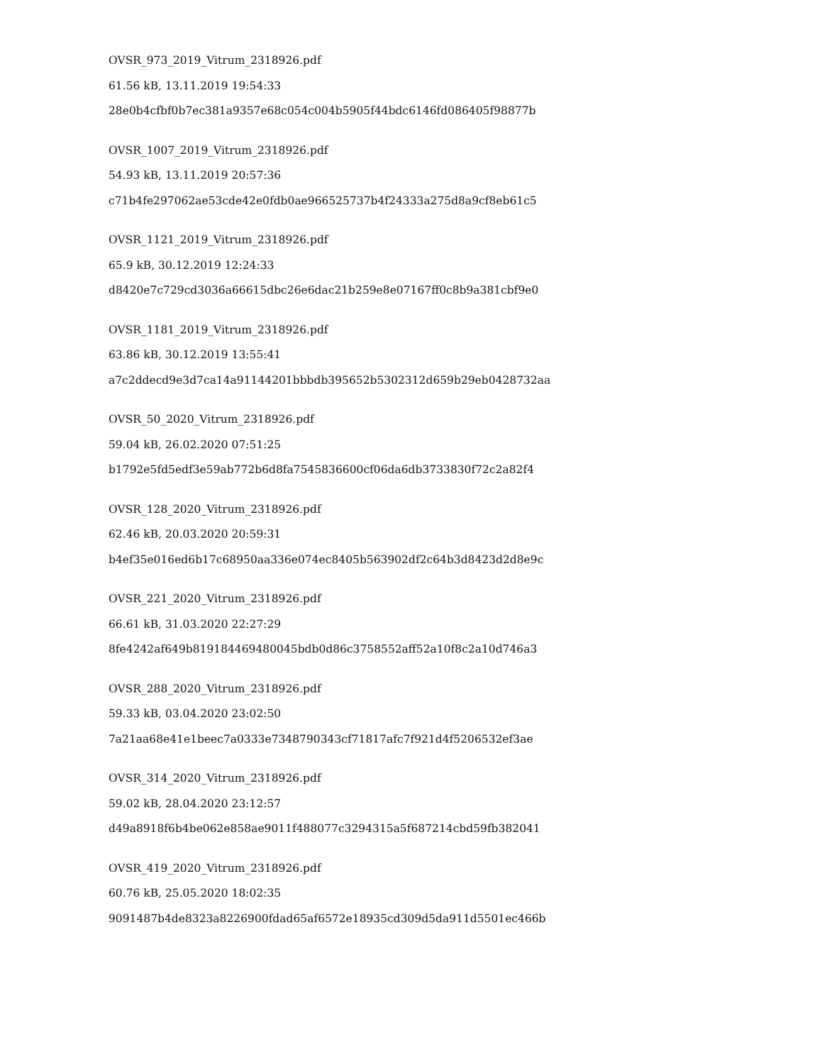OVSR_973_2019_Vitrum_2318926.pdf
61.56 kB, 13.11.2019 19:54:33
28e0b4cfbf0b7ec381a9357e68c054c004b5905f44bdc6146fd086405f98877b
OVSR_1007_2019_Vitrum_2318926.pdf
54.93 kB, 13.11.2019 20:57:36
c71b4fe297062ae53cde42e0fdb0ae966525737b4f24333a275d8a9cf8eb61c5
OVSR_1121_2019_Vitrum_2318926.pdf
65.9 kB, 30.12.2019 12:24:33
d8420e7c729cd3036a66615dbc26e6dac21b259e8e07167ff0c8b9a381cbf9e0
OVSR_1181_2019_Vitrum_2318926.pdf
63.86 kB, 30.12.2019 13:55:41
a7c2ddecd9e3d7ca14a91144201bbbdb395652b5302312d659b29eb0428732aa
OVSR_50_2020_Vitrum_2318926.pdf
59.04 kB, 26.02.2020 07:51:25
b1792e5fd5edf3e59ab772b6d8fa7545836600cf06da6db3733830f72c2a82f4
OVSR_128_2020_Vitrum_2318926.pdf
62.46 kB, 20.03.2020 20:59:31
b4ef35e016ed6b17c68950aa336e074ec8405b563902df2c64b3d8423d2d8e9c
OVSR_221_2020_Vitrum_2318926.pdf
66.61 kB, 31.03.2020 22:27:29
8fe4242af649b819184469480045bdb0d86c3758552aff52a10f8c2a10d746a3
OVSR_288_2020_Vitrum_2318926.pdf
59.33 kB, 03.04.2020 23:02:50
7a21aa68e41e1beec7a0333e7348790343cf71817afc7f921d4f5206532ef3ae
OVSR_314_2020_Vitrum_2318926.pdf
59.02 kB, 28.04.2020 23:12:57
d49a8918f6b4be062e858ae9011f488077c3294315a5f687214cbd59fb382041
OVSR_419_2020_Vitrum_2318926.pdf
60.76 kB, 25.05.2020 18:02:35
9091487b4de8323a8226900fdad65af6572e18935cd309d5da911d5501ec466b